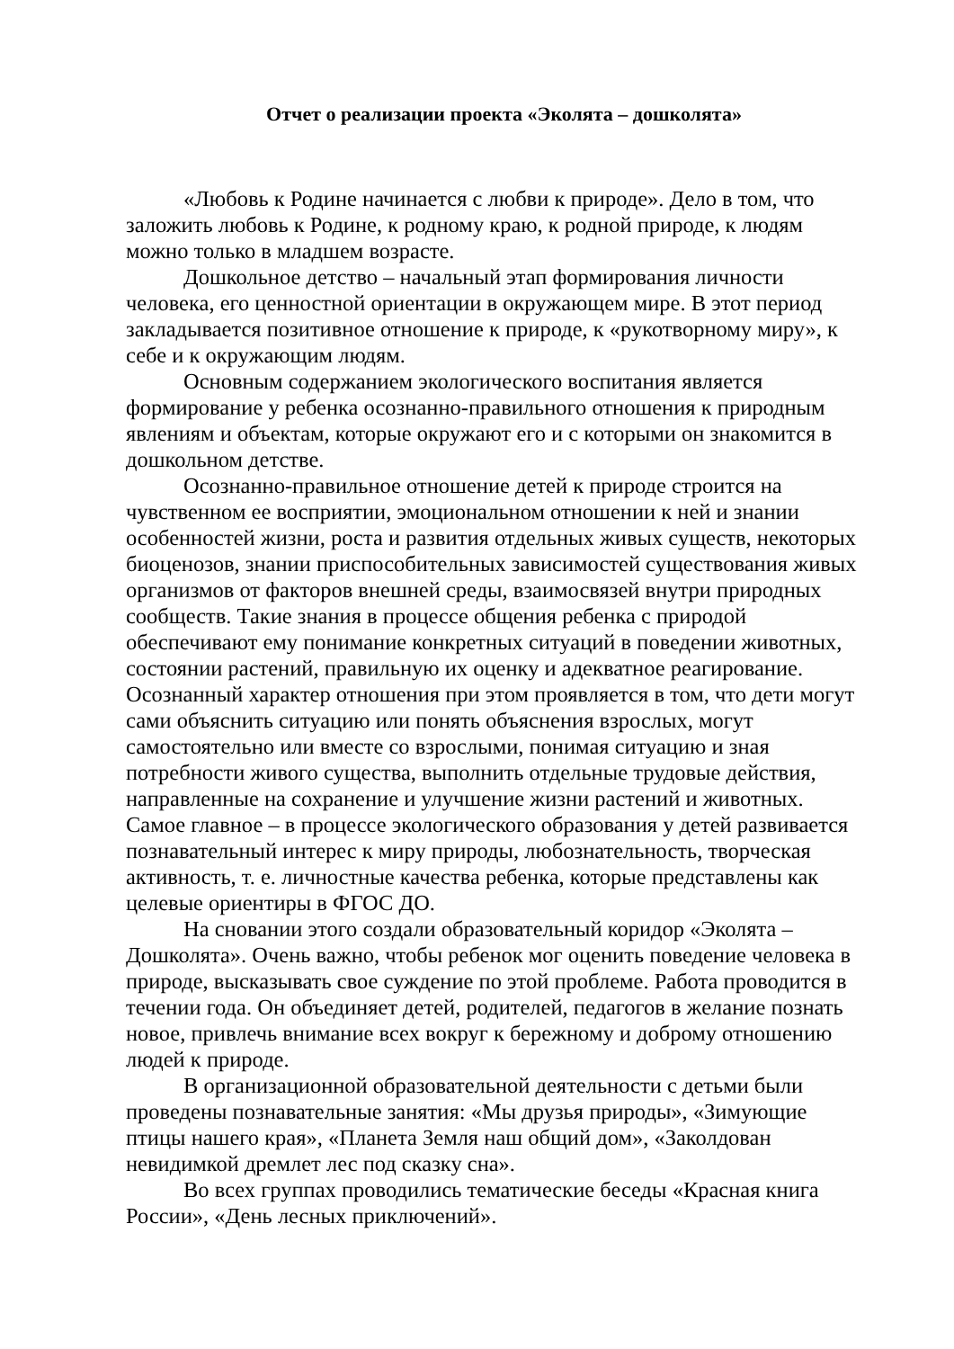Отчет о реализации проекта «Эколята – дошколята»
«Любовь к Родине начинается с любви к природе». Дело в том, что заложить любовь к Родине, к родному краю, к родной природе, к людям можно только в младшем возрасте.
Дошкольное детство – начальный этап формирования личности человека, его ценностной ориентации в окружающем мире. В этот период закладывается позитивное отношение к природе, к «рукотворному миру», к себе и к окружающим людям.
Основным содержанием экологического воспитания является формирование у ребенка осознанно-правильного отношения к природным явлениям и объектам, которые окружают его и с которыми он знакомится в дошкольном детстве.
Осознанно-правильное отношение детей к природе строится на чувственном ее восприятии, эмоциональном отношении к ней и знании особенностей жизни, роста и развития отдельных живых существ, некоторых биоценозов, знании приспособительных зависимостей существования живых организмов от факторов внешней среды, взаимосвязей внутри природных сообществ. Такие знания в процессе общения ребенка с природой обеспечивают ему понимание конкретных ситуаций в поведении животных, состоянии растений, правильную их оценку и адекватное реагирование. Осознанный характер отношения при этом проявляется в том, что дети могут сами объяснить ситуацию или понять объяснения взрослых, могут самостоятельно или вместе со взрослыми, понимая ситуацию и зная потребности живого существа, выполнить отдельные трудовые действия, направленные на сохранение и улучшение жизни растений и животных.
Самое главное – в процессе экологического образования у детей развивается познавательный интерес к миру природы, любознательность, творческая активность, т. е. личностные качества ребенка, которые представлены как целевые ориентиры в ФГОС ДО.
На сновании этого создали образовательный коридор «Эколята – Дошколята». Очень важно, чтобы ребенок мог оценить поведение человека в природе, высказывать свое суждение по этой проблеме. Работа проводится в течении года. Он объединяет детей, родителей, педагогов в желание познать новое, привлечь внимание всех вокруг к бережному и доброму отношению людей к природе.
В организационной образовательной деятельности с детьми были проведены познавательные занятия: «Мы друзья природы», «Зимующие птицы нашего края», «Планета Земля наш общий дом», «Заколдован невидимкой дремлет лес под сказку сна».
Во всех группах проводились тематические беседы «Красная книга России», «День лесных приключений».